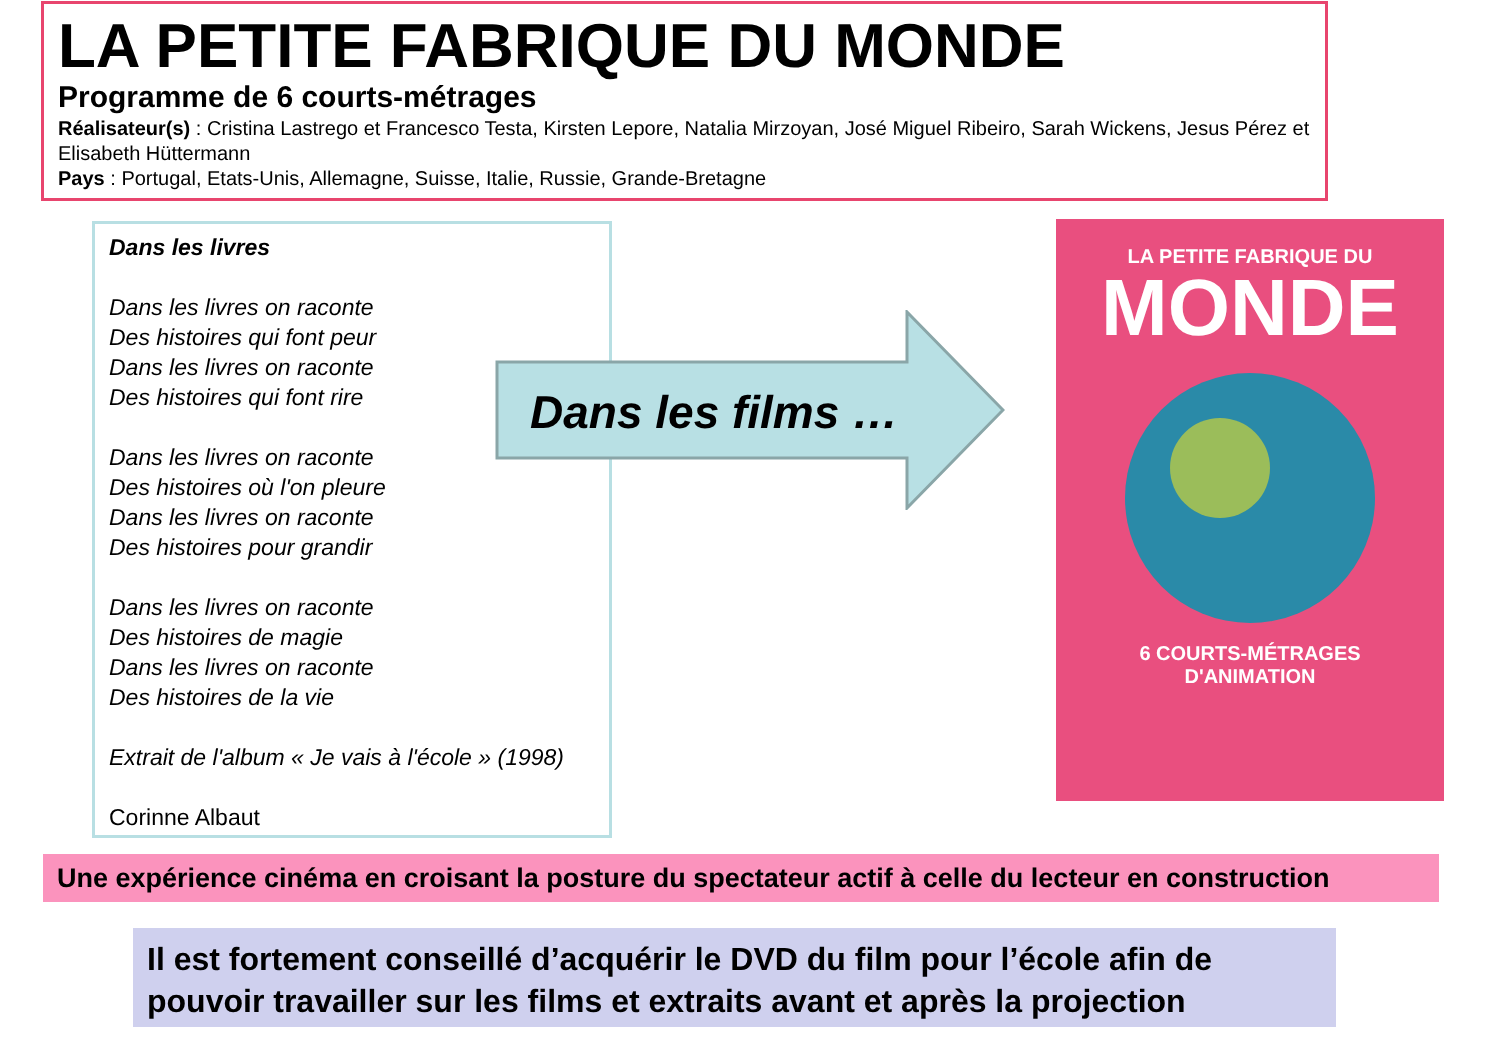LA PETITE FABRIQUE DU MONDE
Programme de 6 courts-métrages
Réalisateur(s) : Cristina Lastrego et Francesco Testa, Kirsten Lepore, Natalia Mirzoyan, José Miguel Ribeiro, Sarah Wickens, Jesus Pérez et Elisabeth Hüttermann
Pays : Portugal, Etats-Unis, Allemagne, Suisse, Italie, Russie, Grande-Bretagne
Dans les livres
Dans les livres on raconte
Des histoires qui font peur
Dans les livres on raconte
Des histoires qui font rire
Dans les livres on raconte
Des histoires où l'on pleure
Dans les livres on raconte
Des histoires pour grandir
Dans les livres on raconte
Des histoires de magie
Dans les livres on raconte
Des histoires de la vie
Extrait de l'album « Je vais à l'école » (1998)
Corinne Albaut
Dans les films …
LA PETITE FABRIQUE DU
MONDE
6 COURTS-MÉTRAGES
D'ANIMATION
Une expérience cinéma en croisant la posture du spectateur actif à celle du lecteur en construction
Il est fortement conseillé d’acquérir le DVD du film pour l’école afin de pouvoir travailler sur les films et extraits avant et après la projection